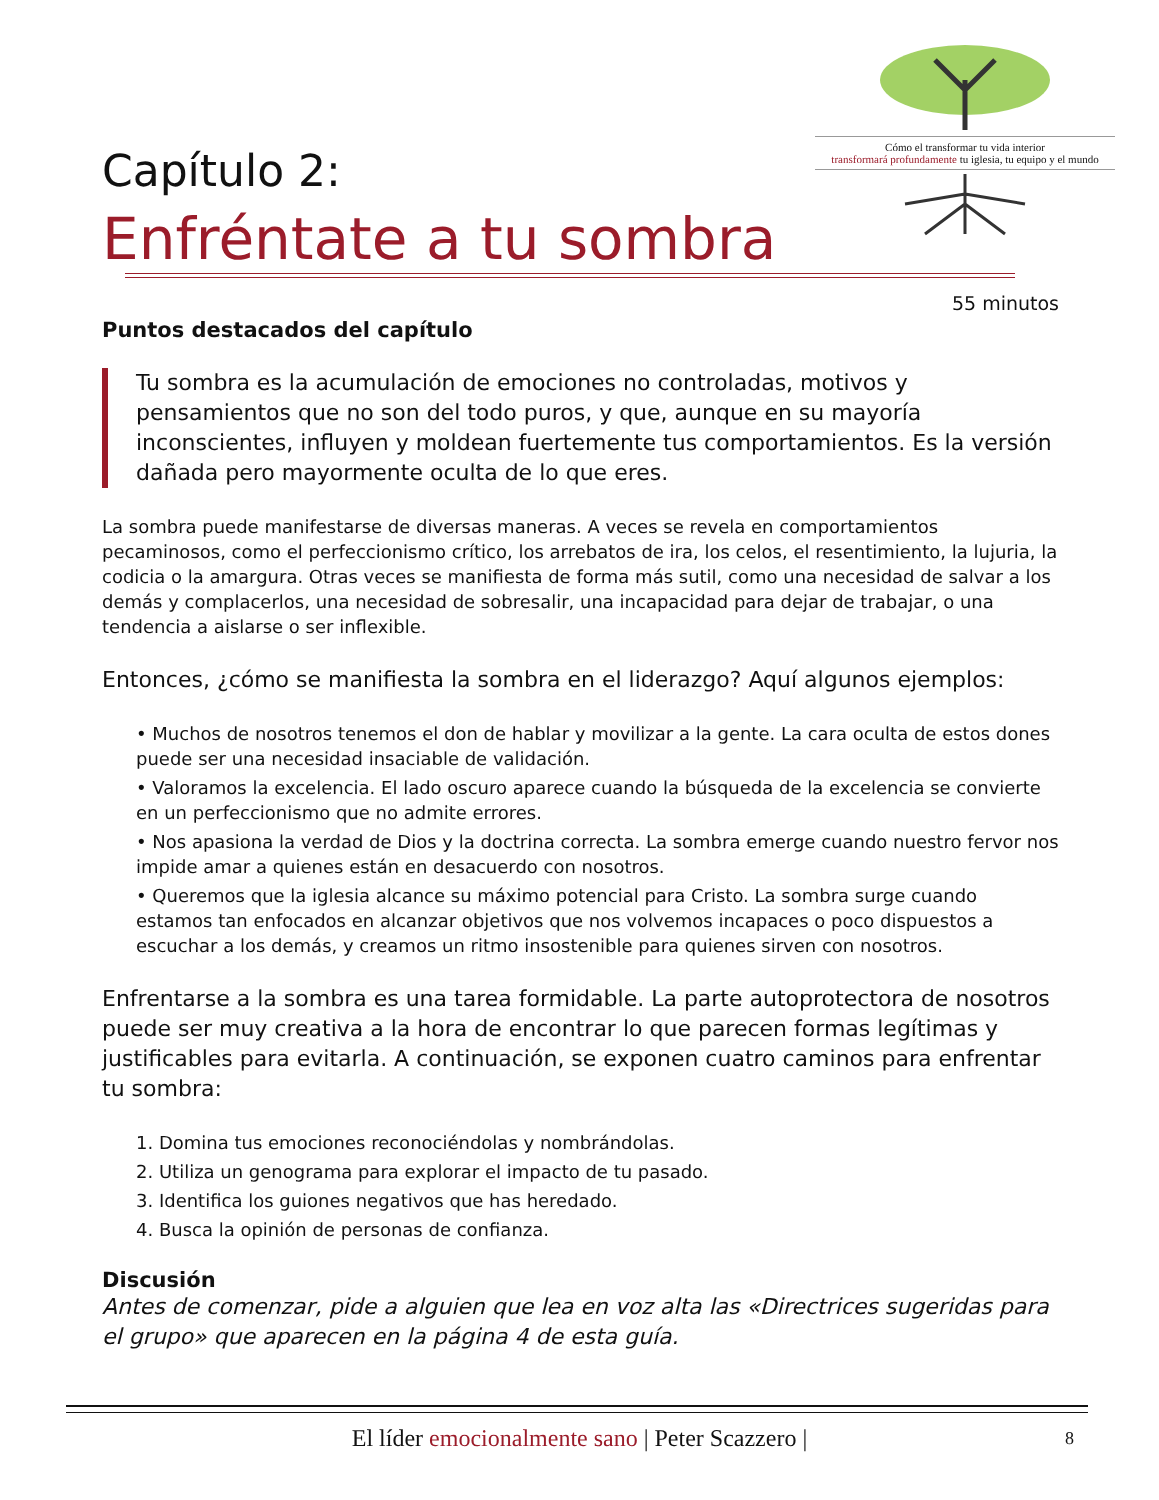Cómo el transformar tu vida interior
transformará profundamente tu iglesia, tu equipo y el mundo
Capítulo 2:
Enfréntate a tu sombra
55 minutos
Puntos destacados del capítulo
Tu sombra es la acumulación de emociones no controladas, motivos y pensamientos que no son del todo puros, y que, aunque en su mayoría inconscientes, influyen y moldean fuertemente tus comportamientos. Es la versión dañada pero mayormente oculta de lo que eres.
La sombra puede manifestarse de diversas maneras. A veces se revela en comportamientos pecaminosos, como el perfeccionismo crítico, los arrebatos de ira, los celos, el resentimiento, la lujuria, la codicia o la amargura. Otras veces se manifiesta de forma más sutil, como una necesidad de salvar a los demás y complacerlos, una necesidad de sobresalir, una incapacidad para dejar de trabajar, o una tendencia a aislarse o ser inflexible.
Entonces, ¿cómo se manifiesta la sombra en el liderazgo? Aquí algunos ejemplos:
• Muchos de nosotros tenemos el don de hablar y movilizar a la gente. La cara oculta de estos dones puede ser una necesidad insaciable de validación.
• Valoramos la excelencia. El lado oscuro aparece cuando la búsqueda de la excelencia se convierte en un perfeccionismo que no admite errores.
• Nos apasiona la verdad de Dios y la doctrina correcta. La sombra emerge cuando nuestro fervor nos impide amar a quienes están en desacuerdo con nosotros.
• Queremos que la iglesia alcance su máximo potencial para Cristo. La sombra surge cuando estamos tan enfocados en alcanzar objetivos que nos volvemos incapaces o poco dispuestos a escuchar a los demás, y creamos un ritmo insostenible para quienes sirven con nosotros.
Enfrentarse a la sombra es una tarea formidable. La parte autoprotectora de nosotros puede ser muy creativa a la hora de encontrar lo que parecen formas legítimas y justificables para evitarla. A continuación, se exponen cuatro caminos para enfrentar tu sombra:
1. Domina tus emociones reconociéndolas y nombrándolas.
2. Utiliza un genograma para explorar el impacto de tu pasado.
3. Identifica los guiones negativos que has heredado.
4. Busca la opinión de personas de confianza.
Discusión
Antes de comenzar, pide a alguien que lea en voz alta las «Directrices sugeridas para el grupo» que aparecen en la página 4 de esta guía.
El líder emocionalmente sano | Peter Scazzero | 8